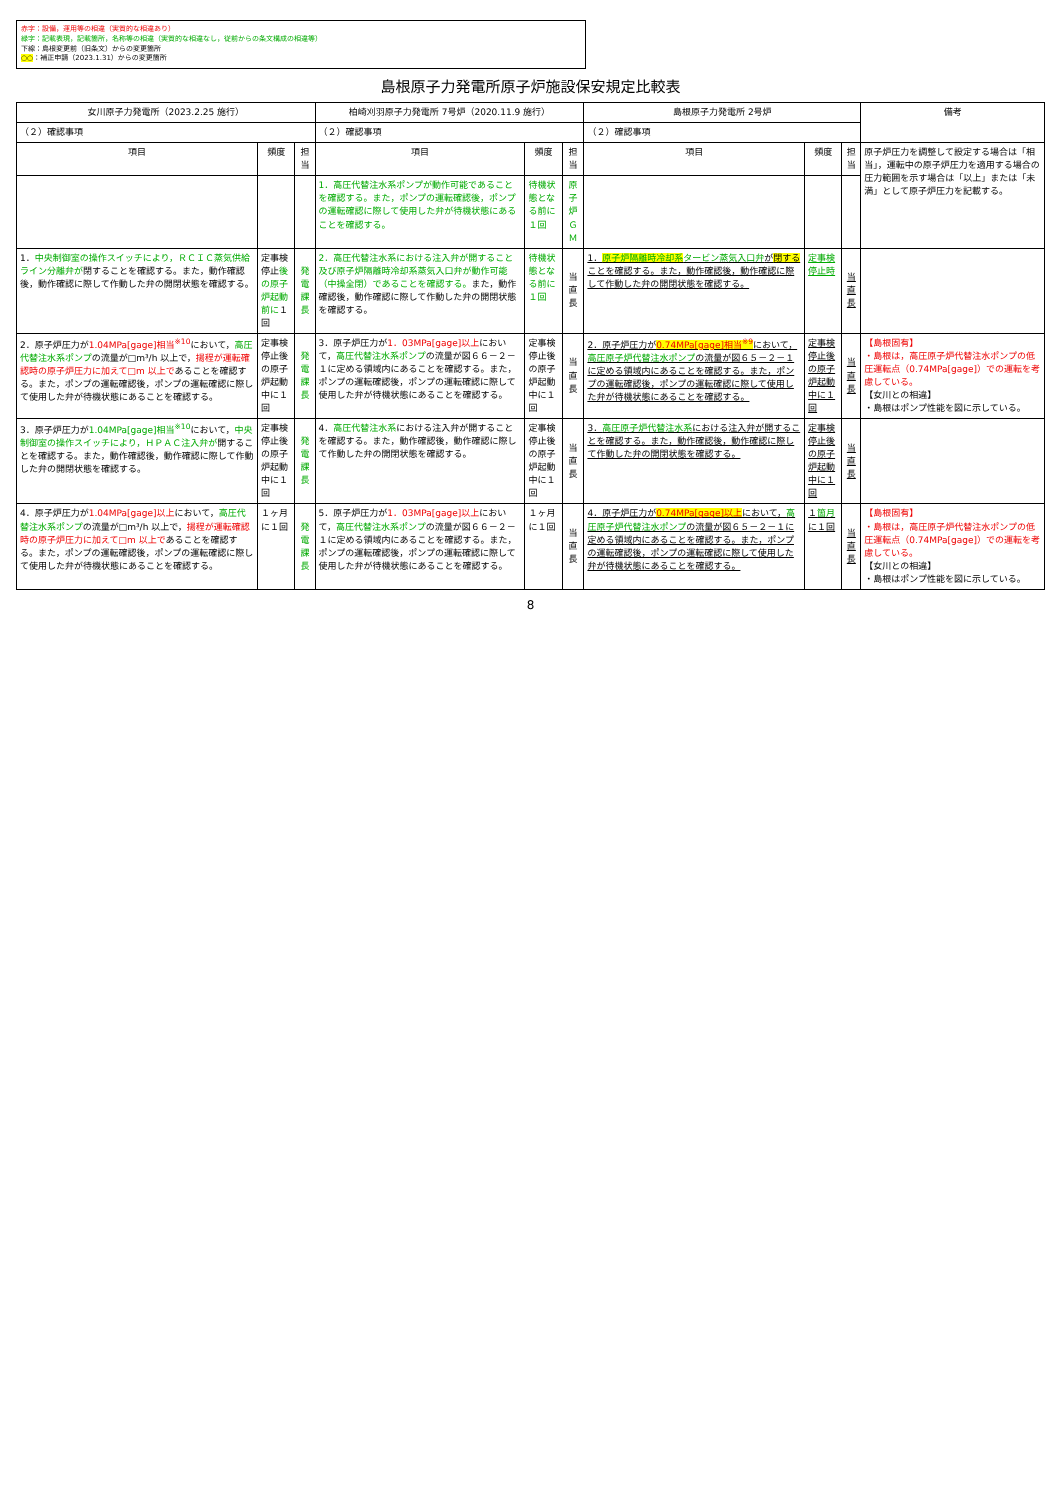赤字：設備，運用等の相違（実質的な相違あり）
緑字：記載表現，記載箇所，名称等の相違（実質的な相違なし，従前からの条文構成の相違等）
下線：島根変更前（旧条文）からの変更箇所
○○：補正申請（2023.1.31）からの変更箇所
島根原子力発電所原子炉施設保安規定比較表
| 女川原子力発電所（2023.2.25 施行） | | | 柏崎刈羽原子力発電所 7号炉（2020.11.9 施行） | | | 島根原子力発電所 2号炉 | | | 備考 |
| --- | --- | --- | --- | --- | --- | --- | --- | --- | --- |
| （２）確認事項 | | | （２）確認事項 | | | （２）確認事項 | | | |
| 項目 | 頻度 | 担当 | 項目 | 頻度 | 担当 | 項目 | 頻度 | 担当 | 原子炉圧力を調整して設定する場合は「相当」，運転中の原子炉圧力を適用する場合の圧力範囲を示す場合は「以上」または「未満」として原子炉圧力を記載する。 |
| | | | 1．高圧代替注水系ポンプが動作可能であることを確認する。また，ポンプの運転確認後，ポンプの運転確認に際して使用した弁が待機状態にあることを確認する。 | 待機状態となる前に１回 | 原子炉ＧＭ | | | | |
| 1． 中央制御室の操作スイッチにより，ＲＣＩＣ蒸気供給ライン分離弁が 閉することを確認する。また，動作確認後，動作確認に際して作動した弁の開閉状態を確認する。 | 定事検停止 後の原子炉起動前に １回 | 発電課長 | 2．高圧代替注水系における注入弁が開すること及び原子炉隔離時冷却系蒸気入口弁が動作可能（中操全閉）であることを確認する。 また，動作確認後，動作確認に際して作動した弁の開閉状態を確認する。 | 待機状態となる前に１回 | 当直長 | 1． 原子炉隔離時冷却系 タービン蒸気入口弁 が 閉する ことを確認する。また，動作確認後，動作確認に際して作動した弁の開閉状態を確認する。 | 定事検停止時 | 当直長 | |
| 2．原子炉圧力が 1.04MPa[gage]相当<sup>※10</sup> において， 高圧代替注水系ポンプ の流量が□m³/h 以上で， 揚程が運転確認時の原子炉圧力に加えて□m 以上で あることを確認する。また，ポンプの運転確認後，ポンプの運転確認に際して使用した弁が待機状態にあることを確認する。 | 定事検停止後の原子炉起動中に１回 | 発電課長 | 3．原子炉圧力が 1．03MPa[gage]以上 において， 高圧代替注水系ポンプ の流量が図６６－２－１に定める領域内にあることを確認する。また，ポンプの運転確認後，ポンプの運転確認に際して使用した弁が待機状態にあることを確認する。 | 定事検停止後の原子炉起動中に１回 | 当直長 | 2．原子炉圧力が 0.74MPa[gage]相当<sup>※9</sup> において， 高圧原子炉代替注水ポンプ の流量が図６５－２－１に定める領域内にあることを確認する。また，ポンプの運転確認後，ポンプの運転確認に際して使用した弁が待機状態にあることを確認する。 | 定事検停止後の原子炉起動中に１回 | 当直長 | 【島根固有】 ・島根は，高圧原子炉代替注水ポンプの低圧運転点（0.74MPa[gage]）での運転を考慮している。 【女川との相違】 ・島根はポンプ性能を図に示している。 |
| 3．原子炉圧力が 1.04MPa[gage]相当<sup>※10</sup> において， 中央制御室の操作スイッチにより，ＨＰＡＣ注入弁が 開することを確認する。また，動作確認後，動作確認に際して作動した弁の開閉状態を確認する。 | 定事検停止後の原子炉起動中に１回 | 発電課長 | 4． 高圧代替注水系 における注入弁が開することを確認する。また，動作確認後，動作確認に際して作動した弁の開閉状態を確認する。 | 定事検停止後の原子炉起動中に１回 | 当直長 | 3． 高圧原子炉代替注水系 における注入弁が開することを確認する。また，動作確認後，動作確認に際して作動した弁の開閉状態を確認する。 | 定事検停止後の原子炉起動中に１回 | 当直長 | |
| 4．原子炉圧力が 1.04MPa[gage]以上 において， 高圧代替注水系ポンプ の流量が□m³/h 以上で， 揚程が運転確認時の原子炉圧力に加えて□m 以上で あることを確認する。また，ポンプの運転確認後，ポンプの運転確認に際して使用した弁が待機状態にあることを確認する。 | １ヶ月に１回 | 発電課長 | 5．原子炉圧力が 1．03MPa[gage]以上 において， 高圧代替注水系ポンプ の流量が図６６－２－１に定める領域内にあることを確認する。また，ポンプの運転確認後，ポンプの運転確認に際して使用した弁が待機状態にあることを確認する。 | １ヶ月に１回 | 当直長 | 4．原子炉圧力が 0.74MPa[gage]以上 において， 高圧原子炉代替注水ポンプ の流量が図６５－２－１に定める領域内にあることを確認する。また，ポンプの運転確認後，ポンプの運転確認に際して使用した弁が待機状態にあることを確認する。 | １ 箇月 に１回 | 当直長 | 【島根固有】 ・島根は，高圧原子炉代替注水ポンプの低圧運転点（0.74MPa[gage]）での運転を考慮している。 【女川との相違】 ・島根はポンプ性能を図に示している。 |
8